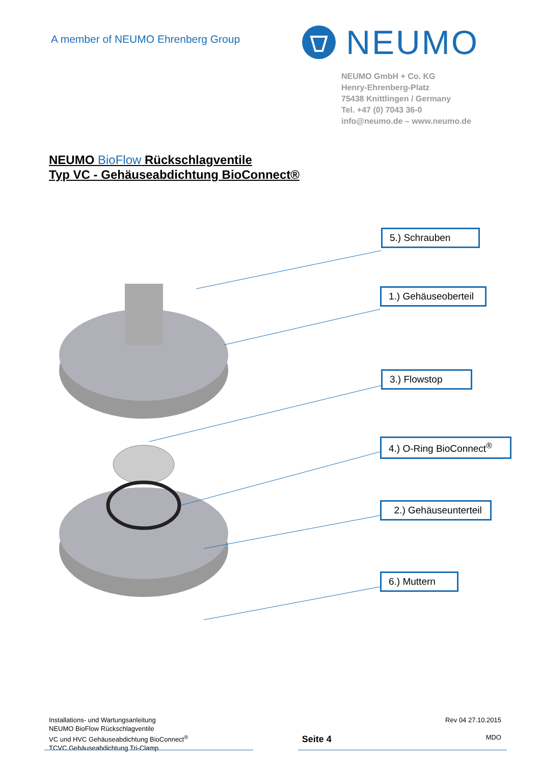A member of NEUMO Ehrenberg Group
NEUMO
NEUMO GmbH + Co. KG
Henry-Ehrenberg-Platz
75438 Knittlingen / Germany
Tel. +47 (0) 7043 36-0
info@neumo.de – www.neumo.de
NEUMO BioFlow Rückschlagventile
Typ VC - Gehäuseabdichtung BioConnect®
5.) Schrauben
1.) Gehäuseoberteil
3.) Flowstop
4.) O-Ring BioConnect<sup>®</sup>
2.) Gehäuseunterteil
6.) Muttern
Installations- und Wartungsanleitung
NEUMO BioFlow Rückschlagventile
VC und HVC Gehäuseabdichtung BioConnect<sup>®</sup>
TCVC Gehäuseabdichtung Tri-Clamp
Seite 4
Rev 04 27.10.2015
MDO